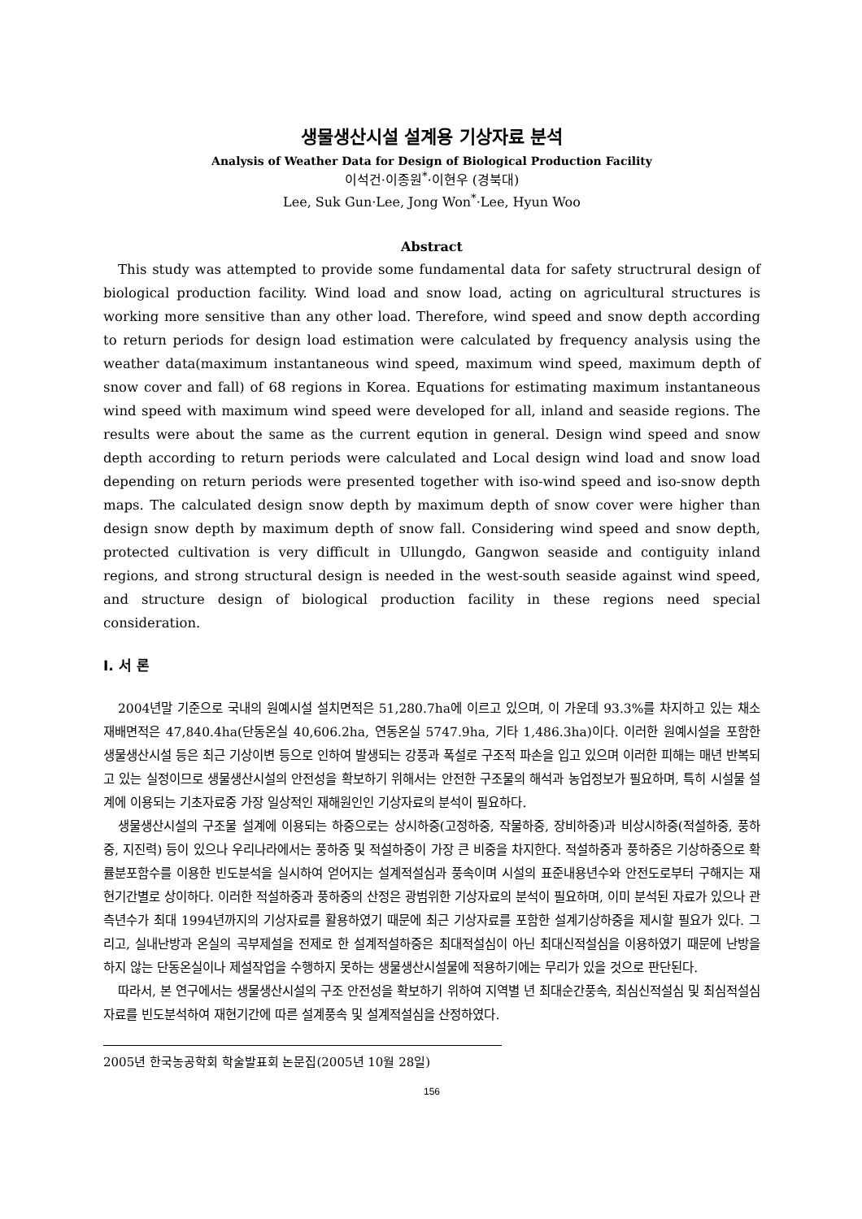생물생산시설 설계용 기상자료 분석
Analysis of Weather Data for Design of Biological Production Facility
이석건·이종원<sup>*</sup>·이현우 (경북대)
Lee, Suk Gun·Lee, Jong Won<sup>*</sup>·Lee, Hyun Woo
Abstract
This study was attempted to provide some fundamental data for safety structrural design of biological production facility. Wind load and snow load, acting on agricultural structures is working more sensitive than any other load. Therefore, wind speed and snow depth according to return periods for design load estimation were calculated by frequency analysis using the weather data(maximum instantaneous wind speed, maximum wind speed, maximum depth of snow cover and fall) of 68 regions in Korea. Equations for estimating maximum instantaneous wind speed with maximum wind speed were developed for all, inland and seaside regions. The results were about the same as the current eqution in general. Design wind speed and snow depth according to return periods were calculated and Local design wind load and snow load depending on return periods were presented together with iso-wind speed and iso-snow depth maps. The calculated design snow depth by maximum depth of snow cover were higher than design snow depth by maximum depth of snow fall. Considering wind speed and snow depth, protected cultivation is very difficult in Ullungdo, Gangwon seaside and contiguity inland regions, and strong structural design is needed in the west-south seaside against wind speed, and structure design of biological production facility in these regions need special consideration.
Ⅰ. 서 론
2004년말 기준으로 국내의 원예시설 설치면적은 51,280.7ha에 이르고 있으며, 이 가운데 93.3%를 차지하고 있는 채소 재배면적은 47,840.4ha(단동온실 40,606.2ha, 연동온실 5747.9ha, 기타 1,486.3ha)이다. 이러한 원예시설을 포함한 생물생산시설 등은 최근 기상이변 등으로 인하여 발생되는 강풍과 폭설로 구조적 파손을 입고 있으며 이러한 피해는 매년 반복되고 있는 실정이므로 생물생산시설의 안전성을 확보하기 위해서는 안전한 구조물의 해석과 농업정보가 필요하며, 특히 시설물 설계에 이용되는 기초자료중 가장 일상적인 재해원인인 기상자료의 분석이 필요하다.
생물생산시설의 구조물 설계에 이용되는 하중으로는 상시하중(고정하중, 작물하중, 장비하중)과 비상시하중(적설하중, 풍하중, 지진력) 등이 있으나 우리나라에서는 풍하중 및 적설하중이 가장 큰 비중을 차지한다. 적설하중과 풍하중은 기상하중으로 확률분포함수를 이용한 빈도분석을 실시하여 얻어지는 설계적설심과 풍속이며 시설의 표준내용년수와 안전도로부터 구해지는 재현기간별로 상이하다. 이러한 적설하중과 풍하중의 산정은 광범위한 기상자료의 분석이 필요하며, 이미 분석된 자료가 있으나 관측년수가 최대 1994년까지의 기상자료를 활용하였기 때문에 최근 기상자료를 포함한 설계기상하중을 제시할 필요가 있다. 그리고, 실내난방과 온실의 곡부제설을 전제로 한 설계적설하중은 최대적설심이 아닌 최대신적설심을 이용하였기 때문에 난방을 하지 않는 단동온실이나 제설작업을 수행하지 못하는 생물생산시설물에 적용하기에는 무리가 있을 것으로 판단된다.
따라서, 본 연구에서는 생물생산시설의 구조 안전성을 확보하기 위하여 지역별 년 최대순간풍속, 최심신적설심 및 최심적설심 자료를 빈도분석하여 재현기간에 따른 설계풍속 및 설계적설심을 산정하였다.
2005년 한국농공학회 학술발표회 논문집(2005년 10월 28일)
156